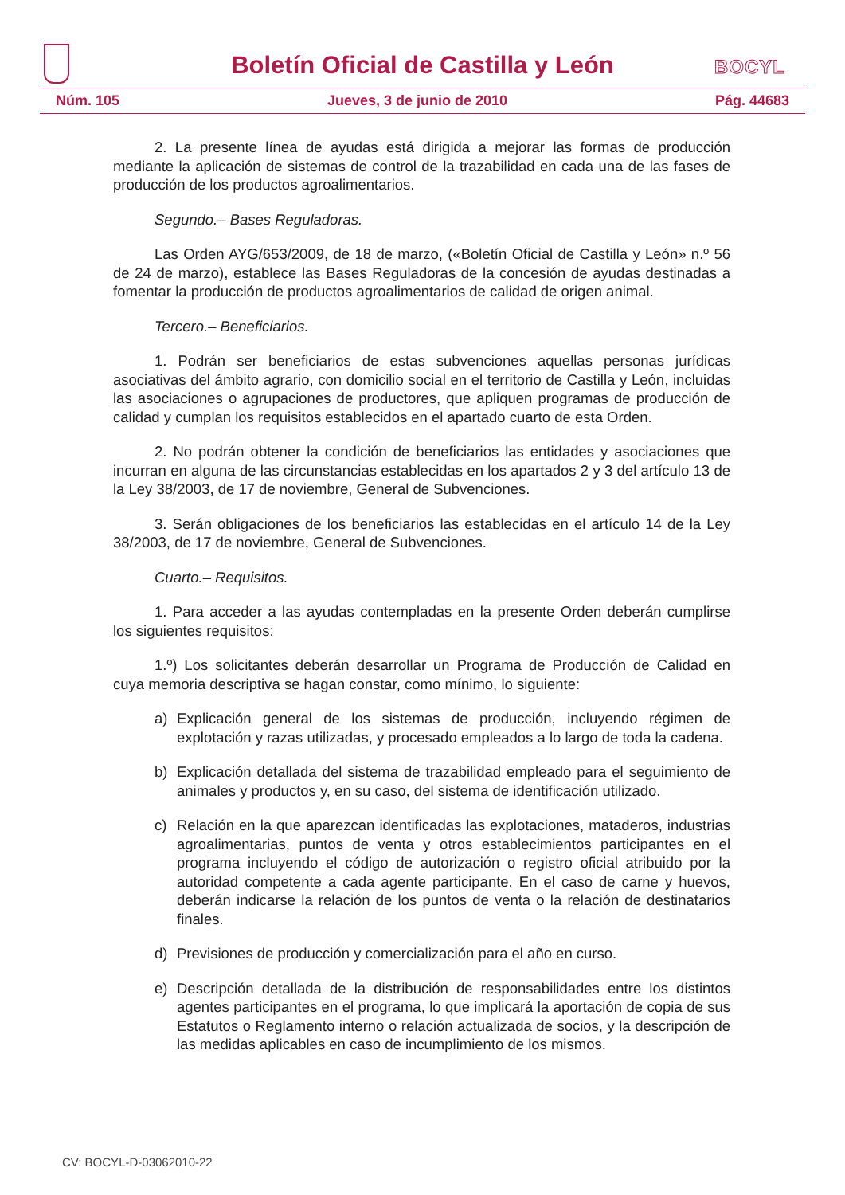Boletín Oficial de Castilla y León
BOCYL
Núm. 105 Jueves, 3 de junio de 2010 Pág. 44683
2. La presente línea de ayudas está dirigida a mejorar las formas de producción mediante la aplicación de sistemas de control de la trazabilidad en cada una de las fases de producción de los productos agroalimentarios.
Segundo.– Bases Reguladoras.
Las Orden AYG/653/2009, de 18 de marzo, («Boletín Oficial de Castilla y León» n.º 56 de 24 de marzo), establece las Bases Reguladoras de la concesión de ayudas destinadas a fomentar la producción de productos agroalimentarios de calidad de origen animal.
Tercero.– Beneficiarios.
1. Podrán ser beneficiarios de estas subvenciones aquellas personas jurídicas asociativas del ámbito agrario, con domicilio social en el territorio de Castilla y León, incluidas las asociaciones o agrupaciones de productores, que apliquen programas de producción de calidad y cumplan los requisitos establecidos en el apartado cuarto de esta Orden.
2. No podrán obtener la condición de beneficiarios las entidades y asociaciones que incurran en alguna de las circunstancias establecidas en los apartados 2 y 3 del artículo 13 de la Ley 38/2003, de 17 de noviembre, General de Subvenciones.
3. Serán obligaciones de los beneficiarios las establecidas en el artículo 14 de la Ley 38/2003, de 17 de noviembre, General de Subvenciones.
Cuarto.– Requisitos.
1. Para acceder a las ayudas contempladas en la presente Orden deberán cumplirse los siguientes requisitos:
1.º) Los solicitantes deberán desarrollar un Programa de Producción de Calidad en cuya memoria descriptiva se hagan constar, como mínimo, lo siguiente:
a) Explicación general de los sistemas de producción, incluyendo régimen de explotación y razas utilizadas, y procesado empleados a lo largo de toda la cadena.
b) Explicación detallada del sistema de trazabilidad empleado para el seguimiento de animales y productos y, en su caso, del sistema de identificación utilizado.
c) Relación en la que aparezcan identificadas las explotaciones, mataderos, industrias agroalimentarias, puntos de venta y otros establecimientos participantes en el programa incluyendo el código de autorización o registro oficial atribuido por la autoridad competente a cada agente participante. En el caso de carne y huevos, deberán indicarse la relación de los puntos de venta o la relación de destinatarios finales.
d) Previsiones de producción y comercialización para el año en curso.
e) Descripción detallada de la distribución de responsabilidades entre los distintos agentes participantes en el programa, lo que implicará la aportación de copia de sus Estatutos o Reglamento interno o relación actualizada de socios, y la descripción de las medidas aplicables en caso de incumplimiento de los mismos.
CV: BOCYL-D-03062010-22